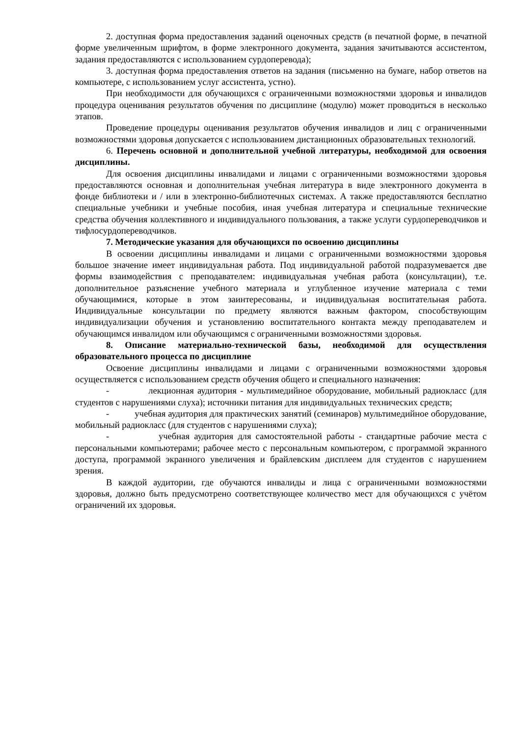2. доступная форма предоставления заданий оценочных средств (в печатной форме, в печатной форме увеличенным шрифтом, в форме электронного документа, задания зачитываются ассистентом, задания предоставляются с использованием сурдоперевода);
3. доступная форма предоставления ответов на задания (письменно на бумаге, набор ответов на компьютере, с использованием услуг ассистента, устно).
При необходимости для обучающихся с ограниченными возможностями здоровья и инвалидов процедура оценивания результатов обучения по дисциплине (модулю) может проводиться в несколько этапов.
Проведение процедуры оценивания результатов обучения инвалидов и лиц с ограниченными возможностями здоровья допускается с использованием дистанционных образовательных технологий.
6. Перечень основной и дополнительной учебной литературы, необходимой для освоения дисциплины.
Для освоения дисциплины инвалидами и лицами с ограниченными возможностями здоровья предоставляются основная и дополнительная учебная литература в виде электронного документа в фонде библиотеки и / или в электронно-библиотечных системах. А также предоставляются бесплатно специальные учебники и учебные пособия, иная учебная литература и специальные технические средства обучения коллективного и индивидуального пользования, а также услуги сурдопереводчиков и тифлосурдопереводчиков.
7. Методические указания для обучающихся по освоению дисциплины
В освоении дисциплины инвалидами и лицами с ограниченными возможностями здоровья большое значение имеет индивидуальная работа. Под индивидуальной работой подразумевается две формы взаимодействия с преподавателем: индивидуальная учебная работа (консультации), т.е. дополнительное разъяснение учебного материала и углубленное изучение материала с теми обучающимися, которые в этом заинтересованы, и индивидуальная воспитательная работа. Индивидуальные консультации по предмету являются важным фактором, способствующим индивидуализации обучения и установлению воспитательного контакта между преподавателем и обучающимся инвалидом или обучающимся с ограниченными возможностями здоровья.
8. Описание материально-технической базы, необходимой для осуществления образовательного процесса по дисциплине
Освоение дисциплины инвалидами и лицами с ограниченными возможностями здоровья осуществляется с использованием средств обучения общего и специального назначения:
- лекционная аудитория - мультимедийное оборудование, мобильный радиокласс (для студентов с нарушениями слуха); источники питания для индивидуальных технических средств;
- учебная аудитория для практических занятий (семинаров) мультимедийное оборудование, мобильный радиокласс (для студентов с нарушениями слуха);
- учебная аудитория для самостоятельной работы - стандартные рабочие места с персональными компьютерами; рабочее место с персональным компьютером, с программой экранного доступа, программой экранного увеличения и брайлевским дисплеем для студентов с нарушением зрения.
В каждой аудитории, где обучаются инвалиды и лица с ограниченными возможностями здоровья, должно быть предусмотрено соответствующее количество мест для обучающихся с учётом ограничений их здоровья.